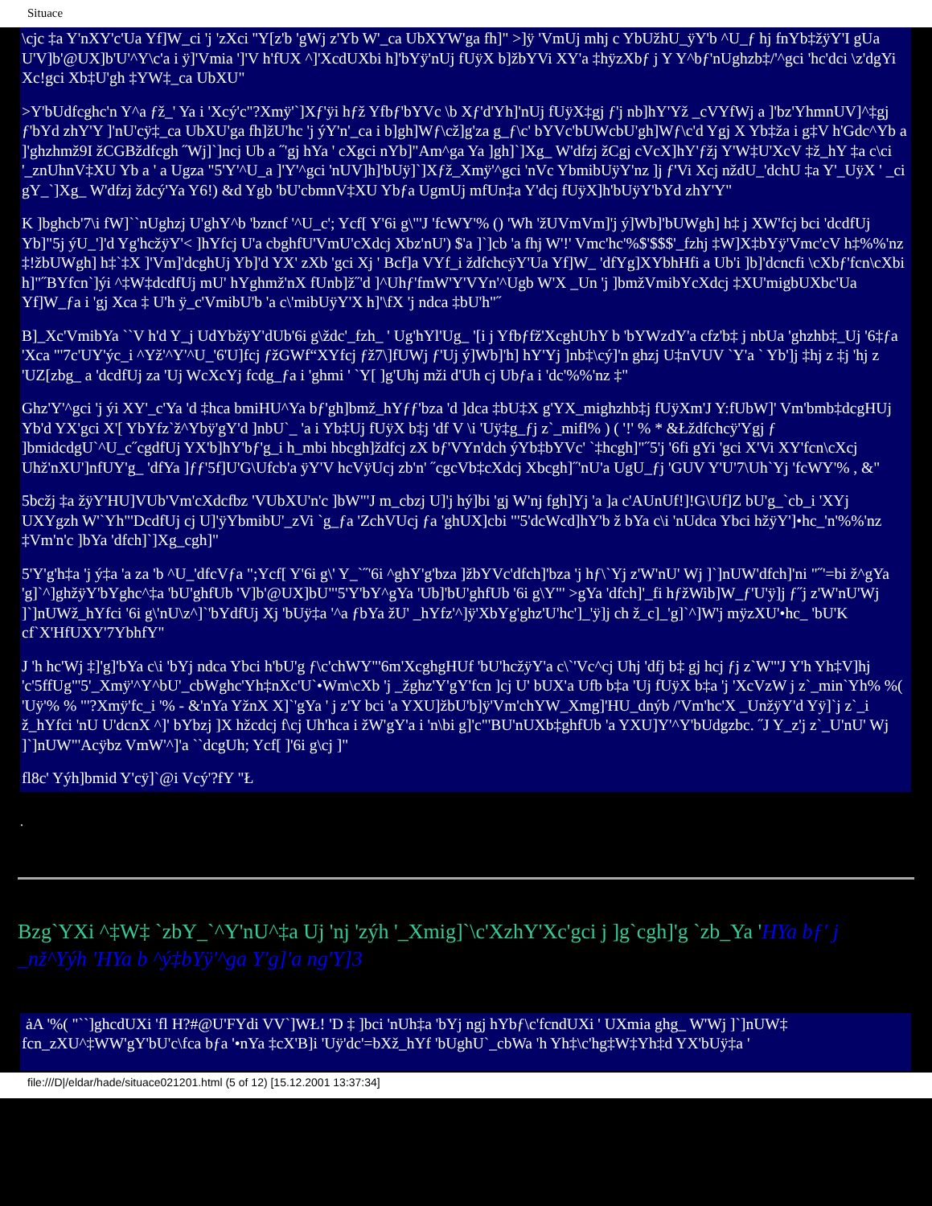Situace
\cjc ‡a Y'nXY'c'Ua Yf]W_ci 'j 'zXci ''Y[z'b 'gWj z'Yb W'_ca UbXYW'ga fh]" >]ÿ 'VmUj mhj c YbUžhU_ÿY'b ^U_ƒ hj fnYb‡žÿY'I gUa U'V]b'@UX]b'U'^Y\c'a i ÿ]'Vmia ']'V h'fUX ^]'XcdUXbi h]'bYÿ'nUj fUÿX b]žbYVi XY'a ‡hÿzXbƒ j Y Y^bƒ'nUghzb‡/'^gci 'hc'dci \z'dgYi Xc!gci Xb‡U'gh ‡YW‡_ca UbXU"
>Y'bUdfcghc'n Y^a ƒž_' Ya i 'Xcý'c"?Xmÿ'`]Xƒ'ÿi hƒž Yfbƒ'bYVc \b Xƒ'd'Yh]'nUj fUÿX‡gj ƒ'j nb]hY'Yž _cVYfWj a ]'bz'YhmnUV]^‡gj ƒ'bYd zhY'Y ]'nU'cÿ‡_ca UbXU'ga fh]žU'hc 'j ýY'n'_ca i b]gh]Wƒ\cž]g'za g_ƒ\c' bYVc'bUWcbU'gh]Wƒ\c'd Ygj X Yb‡ža i g‡V h'Gdc^Yb a ]'ghzhmž9I žCGBždfcgh ˝Wj]`]ncj Ub a ˝'gj hYa ' cXgci nYb]"Am^ga Ya ]gh]`]Xg_ W'dfzj žCgj cVcX]hY'ƒžj Y'W‡U'XcV ‡ž_hY ‡a c\ci '_znUhnV‡XU Yb a ' a Ugza "5'Y'^U_a ]'Y'^gci 'nUV]h]'bUÿ]`]Xƒž_Xmÿ'^gci 'nVc YbmibUÿY'nz ]j ƒ'Vi Xcj nždU_'dchU ‡a Y'_UÿX ' _ci gY_`]Xg_ W'dfzj ždcý'Ya Y6!) &d Ygb 'bU'cbmnV‡XU Ybƒa UgmUj mfUn‡a Y'dcj fUÿX]h'bUÿY'bYd zhY'Y"
K ]bghcb'7\i fW]``nUghzj U'ghY^b 'bzncf '^U_c'; Ycf[ Y'6i g\"'J 'fcWY'% () 'Wh 'žUVmVm]'j ý]Wb]'bUWgh] h‡ j XW'fcj bci 'dcdfUj Yb]"5j ýU_']'d Yg'hcžÿY'< ]hYfcj U'a cbghfU'VmU'cXdcj Xbz'nU') $'a ]`]cb 'a fhj W'!' Vmc'hc'%$'$$$'_fzhj ‡W]X‡bYÿ'Vmc'cV h‡%%'nz ‡!žbUWgh] h‡`‡X ]'Vm]'dcghUj Yb]'d YX' zXb 'gci Xj ' Bcf]a VYf_i ždfchcÿY'Ua Yf]W_ 'dfYg]XYbhHfi a Ub'i ]b]'dcncfi \cXbƒ'fcn\cXbi h]"˝BYfcn`]ýi ^‡W‡dcdfUj mU' hYghmž'nX fUnb]ž˝'d ]^Uhƒ'fmW'Y'VYn'^Ugb W'X _Un 'j ]bmžVmibYcXdcj ‡XU'migbUXbc'Ua Yf]W_ƒa i 'gj Xca ‡ U'h ÿ_c'VmibU'b 'a c\'mibUÿY'X h]'\fX 'j ndca ‡bU'h"˝
B]_Xc'VmibYa ``V h'd Y_j UdYbžÿY'dUb'6i g\ždc'_fzh_ ' Ug'hYl'Ug_ '[i j Yfbƒfž'XcghUhY b 'bYWzdY'a cfz'b‡ j nbUa 'ghzhb‡_Uj '6‡ƒa 'Xca "'7c'UY'ýc_i ^Yž'^Y'^U_'6'U]fcj ƒžGWf“XYfcj ƒž7\]fUWj ƒ'Uj ý]Wb]'h] hY'Yj ]nb‡\cý]'n ghzj U‡nVUV `Y'a ` Yb']j ‡hj z ‡j 'hj z 'UZ[zbg_ a 'dcdfUj za 'Uj WcXcYj fcdg_ƒa i 'ghmi ' `Y[ ]g'Uhj mži d'Uh cj Ubƒa i 'dc'%%'nz ‡"
Ghz'Y'^gci 'j ýi XY'_c'Ya 'd ‡hca bmiHU^Ya bƒ'gh]bmž_hYƒƒ'bza 'd ]dca ‡bU‡X g'YX_mighzhb‡j fUÿXm'J Y:fUbW]' Vm'bmb‡dcgHUj Yb'd YX'gci X'[ YbYfz`ž^Ybÿ'gY'd ]nbU`_ 'a i Yb‡Uj fUÿX b‡j 'df V \i 'Uÿ‡g_ƒj z`_mifl% ) ( '!' % * &Łždfchcÿ'Ygj ƒ ]bmidcdgU`^U_c˝cgdfUj YX'b]hY'bƒ'g_i h_mbi hbcgh]ždfcj zX bƒ'VYn'dch ýYb‡bYVc' `‡hcgh]"˝5'j '6fi gYi 'gci X'Vi XY'fcn\cXcj Uhž'nXU']nfUY'g_ 'dfYa ]ƒƒ'5f]U'G\Ufcb'a ÿY'V hcVÿUcj zb'n' ˝cgcVb‡cXdcj Xbcgh]˝'nU'a UgU_ƒj 'GUV Y'U'7\Uh`Yj 'fcWY'% , &"
5bcžj ‡a žÿY'HU]VUb'Vm'cXdcfbz 'VUbXU'n'c ]bW"'J m_cbzj U]'j hý]bi 'gj W'nj fgh]Yj 'a ]a c'AUnUf!]!G\Uf]Z bU'g_`cb_i 'XYj UXYgzh W'`Yh"'DcdfUj cj U]'ÿYbmibU'_zVi `g_ƒa 'ZchVUcj ƒa 'ghUX]cbi "'5'dcWcd]hY'b ž bYa c\i 'nUdca Ybci hžÿY']•hc_'n'%%'nz ‡Vm'n'c ]bYa 'dfch]`]Xg_cgh]"
5'Y'g'h‡a 'j ý‡a 'a za 'b ^U_'dfcVƒa ";Ycf[ Y'6i g\' Y_`˝'6i ^ghY'g'bza ]žbYVc'dfch]'bza 'j hƒ\`Yj z'W'nU' Wj ]`]nUW'dfch]'ni "˝'=bi ž^gYa 'g]`^]ghžÿY'bYghc^‡a 'bU'ghfUb 'V]b'@UX]bU"'5'Y'bY^gYa 'Ub]'bU'ghfUb '6i g\Y"' >gYa 'dfch]'_fi hƒžWib]W_ƒ'U'ÿ]j ƒ˝j z'W'nU'Wj ]`]nUWž_hYfci '6i g\'nU\z^]`'bYdfUj Xj 'bUÿ‡a '^a ƒbYa žU' _hYfz'^]ÿ'XbYg'ghz'U'hc']_'ÿ]j ch ž_c]_'g]`^]W'j mÿzXU'•hc_ 'bU'K cf`X'HfUXY'7YbhfY"
J 'h hc'Wj ‡]'g]'bYa c\i 'bYj ndca Ybci h'bU'g ƒ\c'chWY"'6m'XcghgHUf 'bU'hcžÿY'a c\`'Vc^cj Uhj 'dfj b‡ gj hcj ƒj z`W"'J Y'h Yh‡V]hj 'c'5ffUg"'5'_Xmÿ'^Y^bU'_cbWghc'Yh‡nXc'U`•Wm\cXb 'j _žghz'Y'gY'fcn ]cj U' bUX'a Ufb b‡a 'Uj fUÿX b‡a 'j 'XcVzW j z`_min`Yh% %( 'Uÿ'% % "'?Xmÿ'fc_i '% - &'nYa YžnX X]`'gYa ' j z'Y bci 'a YXU]žbU'b]ÿ'Vm'chYW_Xmg]'HU_dnýb /'Vm'hc'X _UnžÿY'd Yÿ]`j z`_i ž_hYfci 'nU U'dcnX ^]' bYbzj ]X hžcdcj f\cj Uh'hca i žW'gY'a i 'n\bi g]'c"'BU'nUXb‡ghfUb 'a YXU]Y'^Y'bUdgzbc. ˝J Y_z'j z`_U'nU' Wj ]`]nUW"'Acÿbz VmW'^]'a ``dcgUh; Ycf[ ]'6i g\cj ]"
fl8c' Yýh]bmid Y'cÿ]`@i Vcý'?fY "Ł
.
Bzg`YXi ^‡W‡ `zbY_`^Y'nU^‡a Uj 'nj 'zýh '_Xmig]`\c'XzhY'Xc'gci j ]g`cgh]'g `zb_Ya 'HYa bƒ' j _nž^Yýh 'HYa b ^ý‡bYÿ'^ga Y'g]'a ng'Y]3
ȧA '%( "``]ghcdUXi 'fl H?#@U'FYdi VV`]WŁ! 'D ‡ ]bci 'nUh‡a 'bYj ngj hYbƒ\c'fcndUXi ' UXmia ghg_ W'Wj ]`]nUW‡ fcn_zXU^‡WW'gY'bU'c\fca bƒa '•nYa ‡cX'B]i 'Uÿ'dc'=bXž_hYf 'bUghU`_cbWa 'h Yh‡\c'hg‡W‡Yh‡d YX'bUÿ‡a '
file:///D|/eldar/hade/situace021201.html (5 of 12) [15.12.2001 13:37:34]